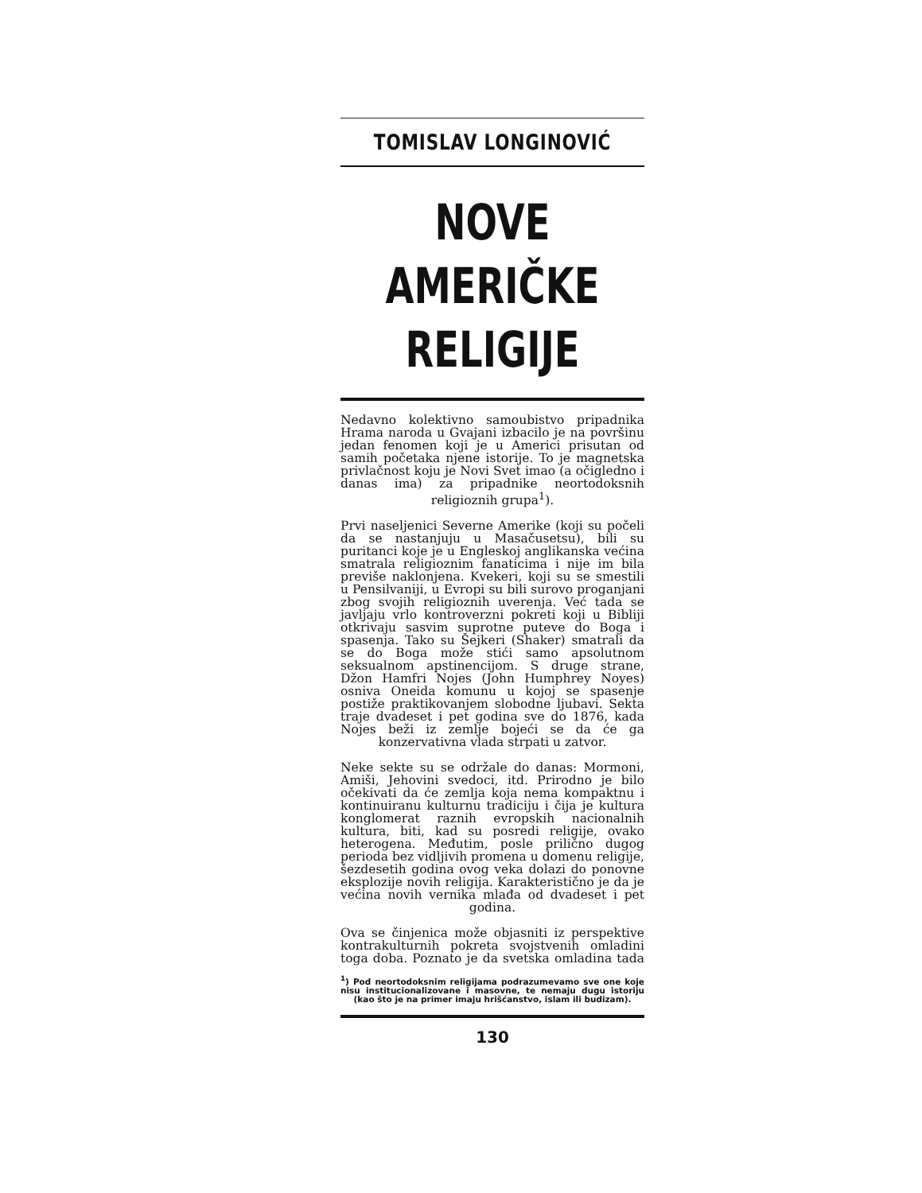TOMISLAV LONGINOVIĆ
NOVE AMERIČKE RELIGIJE
Nedavno kolektivno samoubistvo pripadnika Hrama naroda u Gvajani izbacilo je na površinu jedan fenomen koji je u Americi prisutan od samih početaka njene istorije. To je magnetska privlačnost koju je Novi Svet imao (a očigledno i danas ima) za pripadnike neortodoksnih religioznih grupa<sup>1</sup>).
Prvi naseljenici Severne Amerike (koji su počeli da se nastanjuju u Masačusetsu), bili su puritanci koje je u Engleskoj anglikanska većina smatrala religioznim fanaticima i nije im bila previše naklonjena. Kvekeri, koji su se smestili u Pensilvaniji, u Evropi su bili surovo proganjani zbog svojih religioznih uverenja. Već tada se javljaju vrlo kontroverzni pokreti koji u Bibliji otkrivaju sasvim suprotne puteve do Boga i spasenja. Tako su Šejkeri (Shaker) smatrali da se do Boga može stići samo apsolutnom seksualnom apstinencijom. S druge strane, Džon Hamfri Nojes (John Humphrey Noyes) osniva Oneida komunu u kojoj se spasenje postiže praktikovanjem slobodne ljubavi. Sekta traje dvadeset i pet godina sve do 1876, kada Nojes beži iz zemlje bojeći se da će ga konzervativna vlada strpati u zatvor.
Neke sekte su se održale do danas: Mormoni, Amiši, Jehovini svedoci, itd. Prirodno je bilo očekivati da će zemlja koja nema kompaktnu i kontinuiranu kulturnu tradiciju i čija je kultura konglomerat raznih evropskih nacionalnih kultura, biti, kad su posredi religije, ovako heterogena. Međutim, posle prilično dugog perioda bez vidljivih promena u domenu religije, šezdesetih godina ovog veka dolazi do ponovne eksplozije novih religija. Karakteristično je da je većina novih vernika mlađa od dvadeset i pet godina.
Ova se činjenica može objasniti iz perspektive kontrakulturnih pokreta svojstvenih omladini toga doba. Poznato je da svetska omladina tada
<sup>1</sup>) Pod neortodoksnim religijama podrazumevamo sve one koje nisu institucionalizovane i masovne, te nemaju dugu istoriju (kao što je na primer imaju hrišćanstvo, islam ili budizam).
130